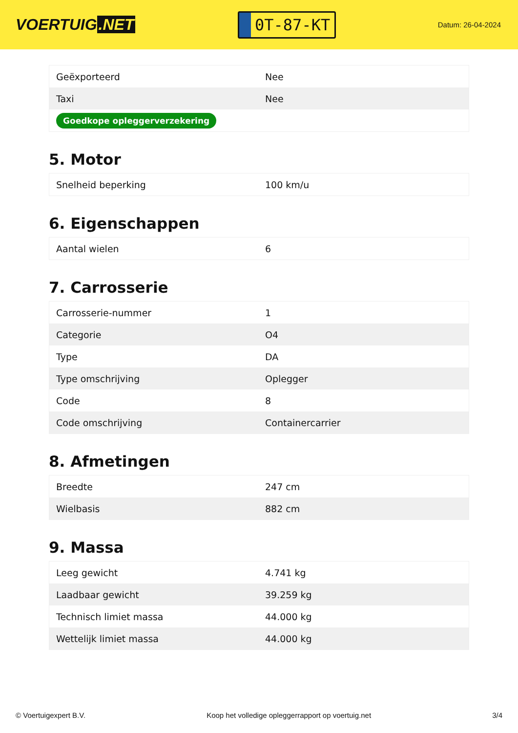VOERTUIG.NET
0T-87-KT
Datum: 26-04-2024
| Geëxporteerd | Nee |
| Taxi | Nee |
| Goedkope opleggerverzekering | |
5. Motor
| Snelheid beperking | 100 km/u |
6. Eigenschappen
| Aantal wielen | 6 |
7. Carrosserie
| Carrosserie-nummer | 1 |
| Categorie | O4 |
| Type | DA |
| Type omschrijving | Oplegger |
| Code | 8 |
| Code omschrijving | Containercarrier |
8. Afmetingen
| Breedte | 247 cm |
| Wielbasis | 882 cm |
9. Massa
| Leeg gewicht | 4.741 kg |
| Laadbaar gewicht | 39.259 kg |
| Technisch limiet massa | 44.000 kg |
| Wettelijk limiet massa | 44.000 kg |
© Voertuigexpert B.V. Koop het volledige opleggerrapport op voertuig.net 3/4